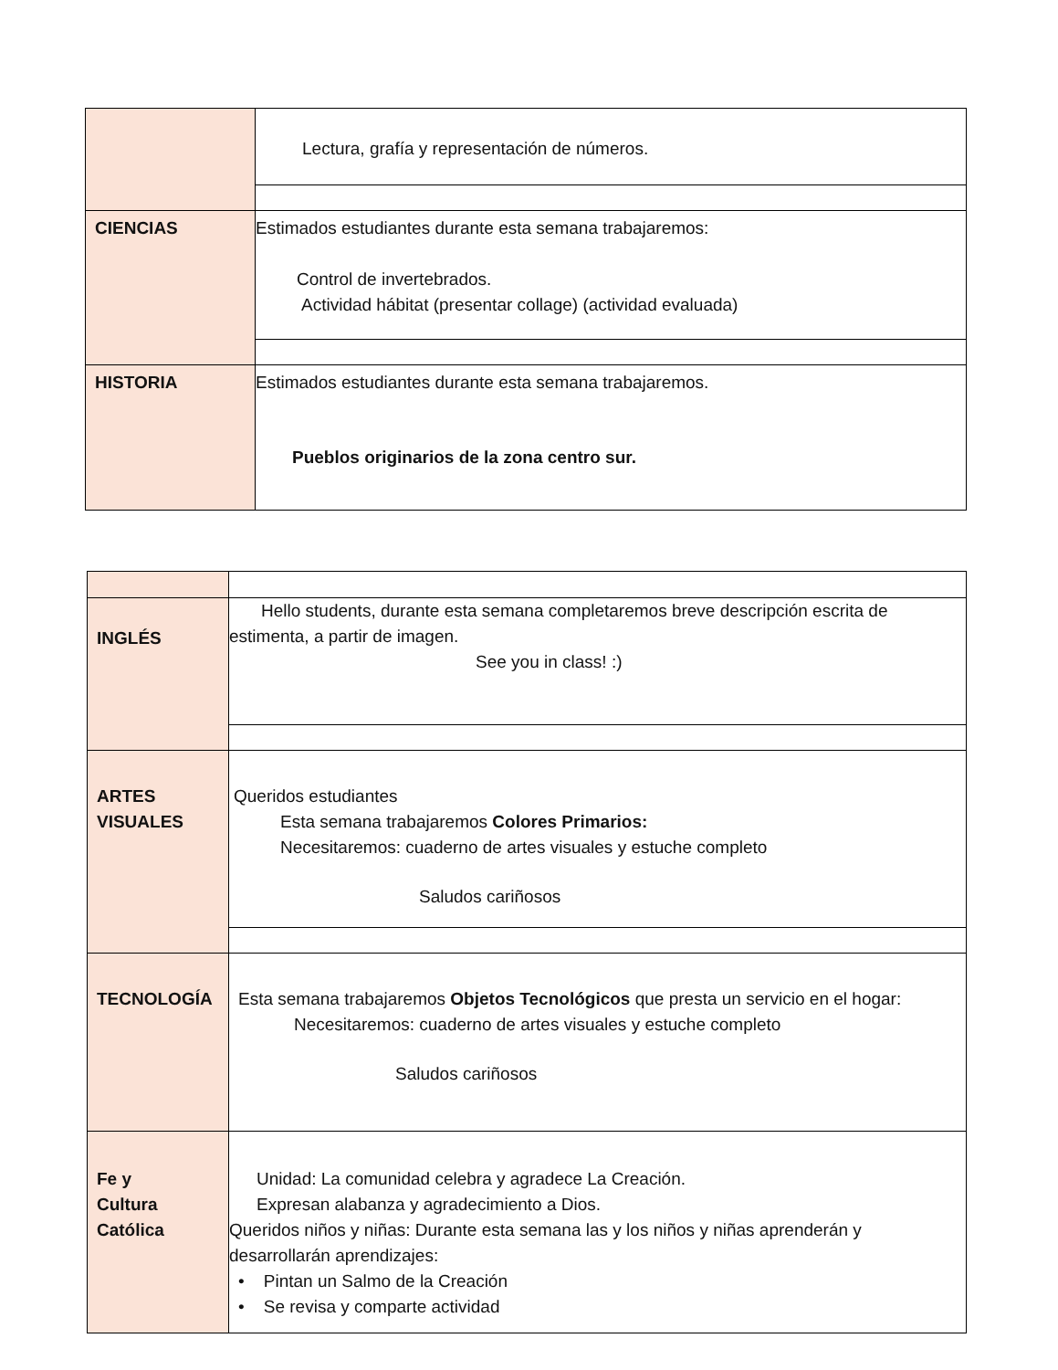| | Lectura, grafía y representación de números. |
| CIENCIAS | Estimados estudiantes durante esta semana trabajaremos: Control de invertebrados. Actividad hábitat (presentar collage) (actividad evaluada) |
| HISTORIA | Estimados estudiantes durante esta semana trabajaremos. Pueblos originarios de la zona centro sur. |
| INGLÉS | Hello students, durante esta semana completaremos breve descripción escrita de estimenta, a partir de imagen. See you in class! :) |
| ARTES VISUALES | Queridos estudiantes Esta semana trabajaremos Colores Primarios: Necesitaremos: cuaderno de artes visuales y estuche completo Saludos cariñosos |
| TECNOLOGÍA | Esta semana trabajaremos Objetos Tecnológicos que presta un servicio en el hogar: Necesitaremos: cuaderno de artes visuales y estuche completo Saludos cariñosos |
| Fe y Cultura Católica | Unidad: La comunidad celebra y agradece La Creación. Expresan alabanza y agradecimiento a Dios. Queridos niños y niñas: Durante esta semana las y los niños y niñas aprenderán y desarrollarán aprendizajes: • Pintan un Salmo de la Creación • Se revisa y comparte actividad |